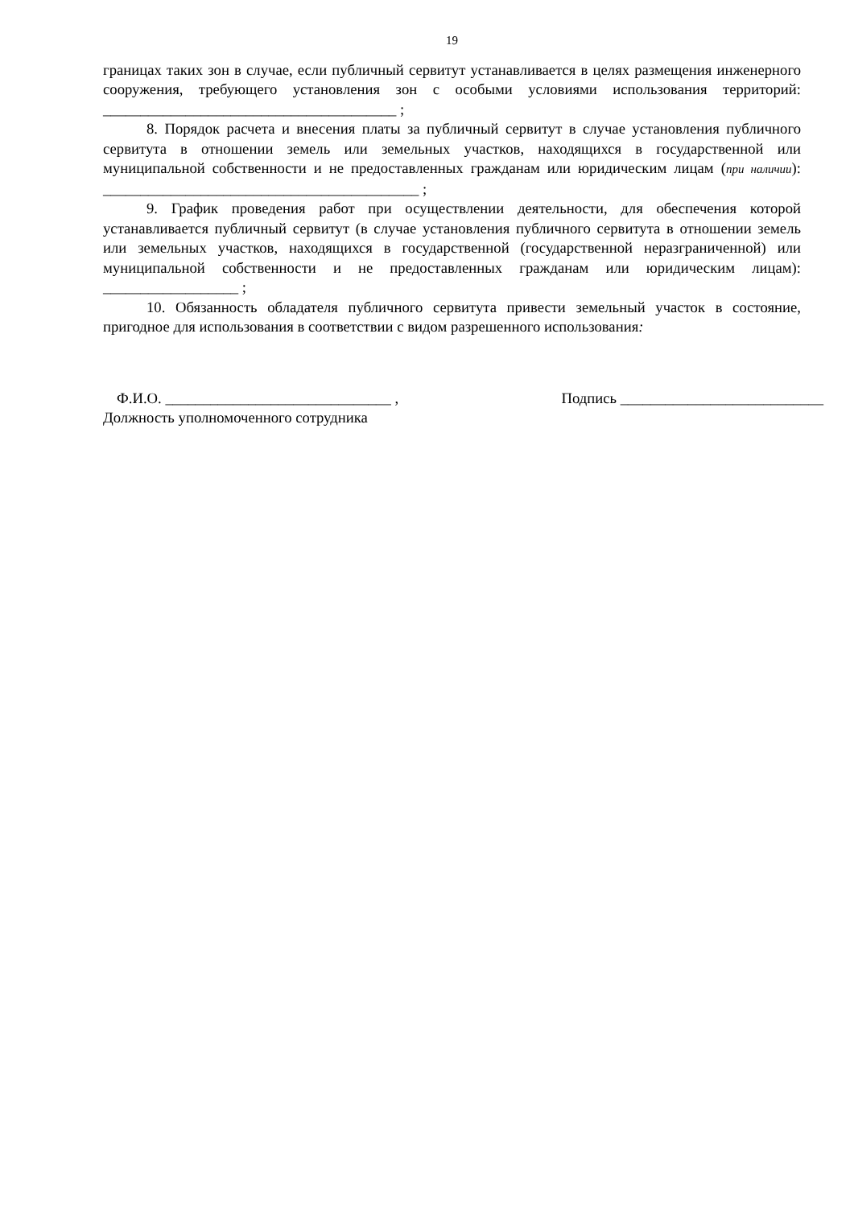19
границах таких зон в случае, если публичный сервитут устанавливается в целях размещения инженерного сооружения, требующего установления зон с особыми условиями использования территорий: _______________________________________ ;
8. Порядок расчета и внесения платы за публичный сервитут в случае установления публичного сервитута в отношении земель или земельных участков, находящихся в государственной или муниципальной собственности и не предоставленных гражданам или юридическим лицам (при наличии): __________________________________________ ;
9. График проведения работ при осуществлении деятельности, для обеспечения которой устанавливается публичный сервитут (в случае установления публичного сервитута в отношении земель или земельных участков, находящихся в государственной (государственной неразграниченной) или муниципальной собственности и не предоставленных гражданам или юридическим лицам): __________________ ;
10. Обязанность обладателя публичного сервитута привести земельный участок в состояние, пригодное для использования в соответствии с видом разрешенного использования:
Ф.И.О. ______________________________ , Подпись ___________________________
Должность уполномоченного сотрудника